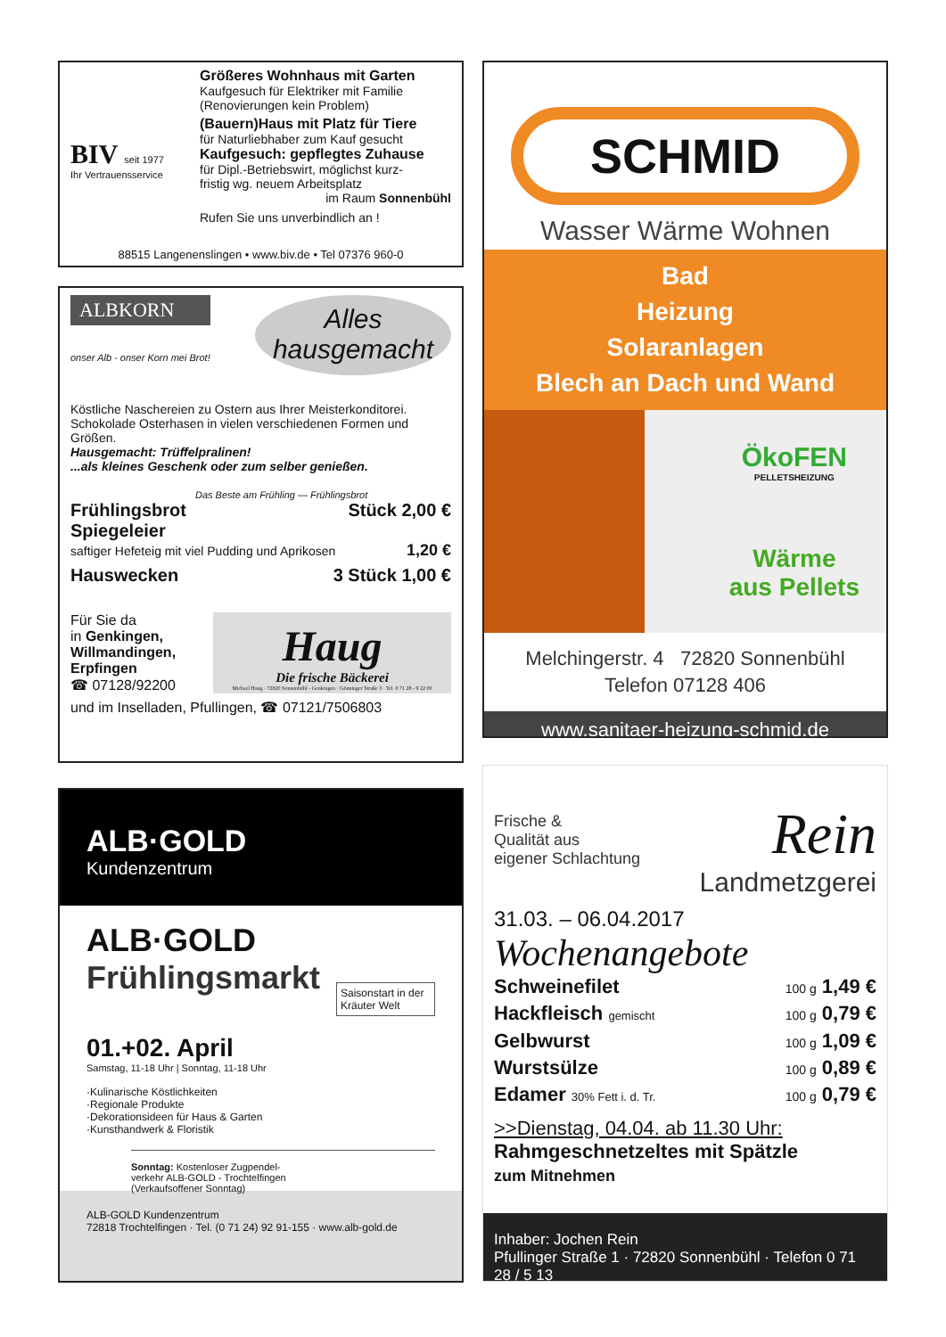BIV seit 1977
Ihr Vertrauensservice
Größeres Wohnhaus mit Garten
Kaufgesuch für Elektriker mit Familie
(Renovierungen kein Problem)
(Bauern)Haus mit Platz für Tiere
für Naturliebhaber zum Kauf gesucht
Kaufgesuch: gepflegtes Zuhause
für Dipl.-Betriebswirt, möglichst kurz-
fristig wg. neuem Arbeitsplatz
im Raum Sonnenbühl
Rufen Sie uns unverbindlich an !
88515 Langenenslingen • www.biv.de • Tel 07376 960-0
ALBKORN
onser Alb - onser Korn mei Brot!
Alles hausgemacht
Köstliche Naschereien zu Ostern aus Ihrer Meisterkonditorei.
Schokolade Osterhasen in vielen verschiedenen Formen und Größen.
Hausgemacht: Trüffelpralinen!
...als kleines Geschenk oder zum selber genießen.
Das Beste am Frühling — Frühlingsbrot
Frühlingsbrot Stück 2,00 €
Spiegeleier
saftiger Hefeteig mit viel Pudding und Aprikosen 1,20 €
Hauswecken 3 Stück 1,00 €
Für Sie da
in Genkingen, Willmandingen, Erpfingen
☎ 07128/92200
Haug
Die frische Bäckerei
Michael Haug · 72820 Sonnenbühl - Genkingen · Gönninger Straße 3 · Tel. 0 71 28 - 9 22 00
und im Inselladen, Pfullingen, ☎ 07121/7506803
ALB·GOLD
Kundenzentrum
ALB·GOLD
Frühlingsmarkt
Saisonstart in der Kräuter Welt
01.+02. April
Samstag, 11-18 Uhr | Sonntag, 11-18 Uhr
·Kulinarische Köstlichkeiten
·Regionale Produkte
·Dekorationsideen für Haus & Garten
·Kunsthandwerk & Floristik
Sonntag: Kostenloser Zugpendel-
verkehr ALB-GOLD - Trochtelfingen
(Verkaufsoffener Sonntag)
ALB-GOLD Kundenzentrum
72818 Trochtelfingen · Tel. (0 71 24) 92 91-155 · www.alb-gold.de
SCHMID
Wasser Wärme Wohnen
Bad
Heizung
Solaranlagen
Blech an Dach und Wand
ÖkoFEN
PELLETSHEIZUNG
Wärme
aus Pellets
Melchingerstr. 4 72820 Sonnenbühl
Telefon 07128 406
www.sanitaer-heizung-schmid.de
Frische &
Qualität aus
eigener Schlachtung
Rein
Landmetzgerei
31.03. – 06.04.2017
Wochenangebote
Schweinefilet 100 g 1,49 €
Hackfleisch gemischt 100 g 0,79 €
Gelbwurst 100 g 1,09 €
Wurstsülze 100 g 0,89 €
Edamer 30% Fett i. d. Tr. 100 g 0,79 €
>>Dienstag, 04.04. ab 11.30 Uhr:
Rahmgeschnetzeltes mit Spätzle
zum Mitnehmen
Inhaber: Jochen Rein
Pfullinger Straße 1 · 72820 Sonnenbühl · Telefon 0 71 28 / 5 13